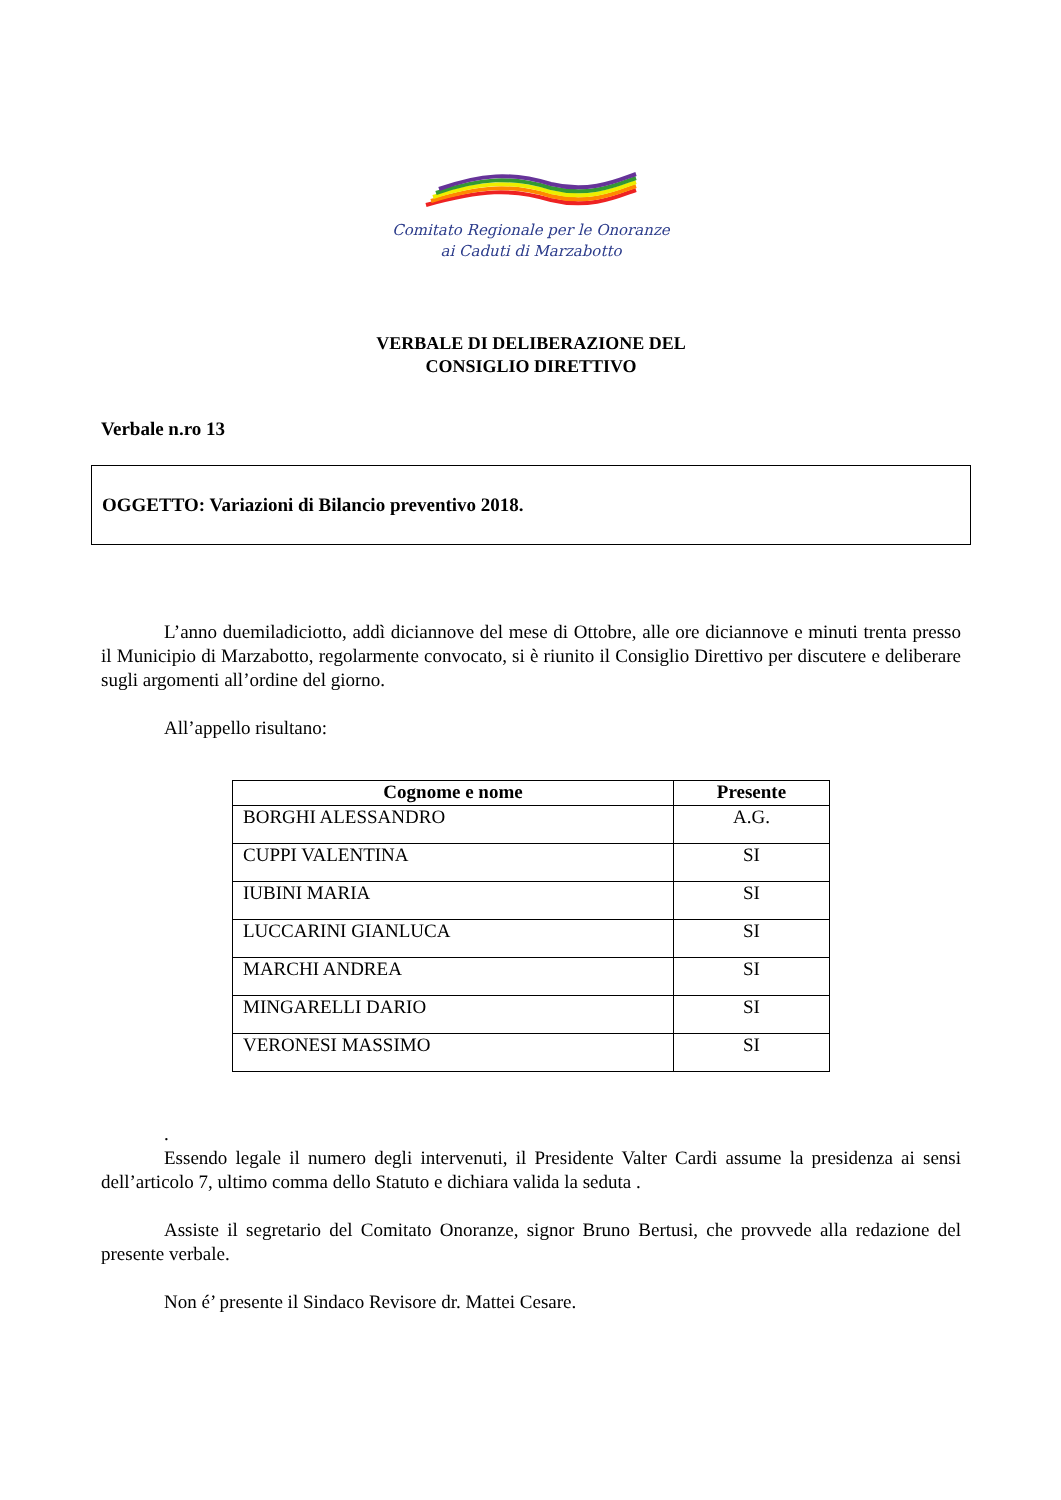Comitato Regionale per le Onoranze
ai Caduti di Marzabotto
VERBALE DI DELIBERAZIONE DEL
CONSIGLIO DIRETTIVO
Verbale n.ro 13
OGGETTO: Variazioni di Bilancio preventivo 2018.
L’anno duemiladiciotto, addì diciannove del mese di Ottobre, alle ore diciannove e minuti trenta presso il Municipio di Marzabotto, regolarmente convocato, si è riunito il Consiglio Direttivo per discutere e deliberare sugli argomenti all’ordine del giorno.
All’appello risultano:
| Cognome e nome | Presente |
| --- | --- |
| BORGHI ALESSANDRO | A.G. |
| CUPPI VALENTINA | SI |
| IUBINI MARIA | SI |
| LUCCARINI GIANLUCA | SI |
| MARCHI ANDREA | SI |
| MINGARELLI DARIO | SI |
| VERONESI MASSIMO | SI |
.
Essendo legale il numero degli intervenuti, il Presidente Valter Cardi assume la presidenza ai sensi dell’articolo 7, ultimo comma dello Statuto e dichiara valida la seduta .
Assiste il segretario del Comitato Onoranze, signor Bruno Bertusi, che provvede alla redazione del presente verbale.
Non é’ presente il Sindaco Revisore dr. Mattei Cesare.